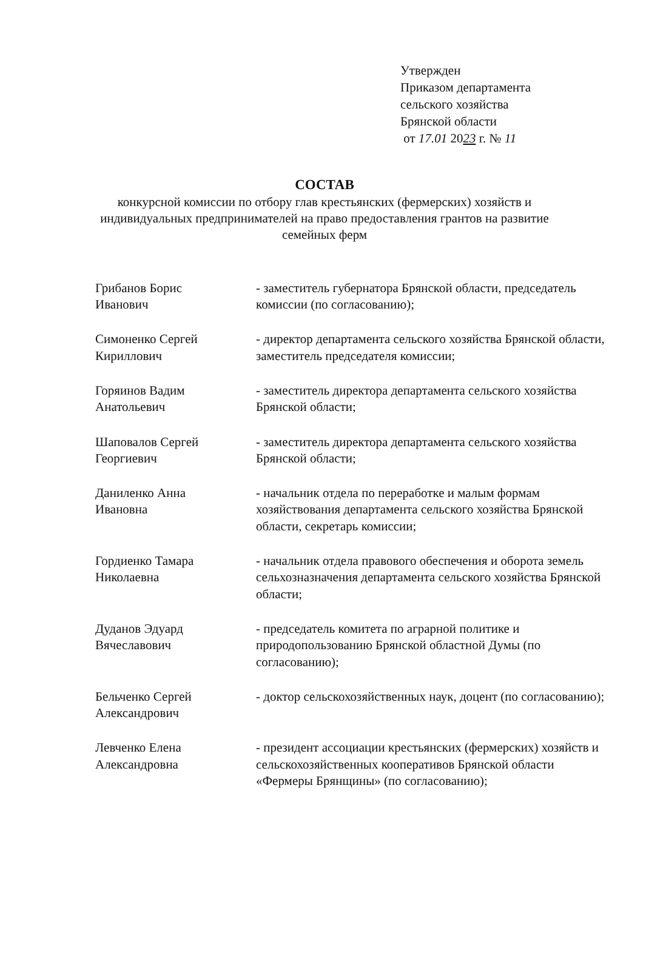Утвержден
Приказом департамента
сельского хозяйства
Брянской области
от 17.01 2023 г. № 11
СОСТАВ
конкурсной комиссии по отбору глав крестьянских (фермерских) хозяйств и индивидуальных предпринимателей на право предоставления грантов на развитие семейных ферм
Грибанов Борис
Иванович
- заместитель губернатора Брянской области, председатель комиссии (по согласованию);
Симоненко Сергей
Кириллович
- директор департамента сельского хозяйства Брянской области, заместитель председателя комиссии;
Горяинов Вадим
Анатольевич
- заместитель директора департамента сельского хозяйства Брянской области;
Шаповалов Сергей
Георгиевич
- заместитель директора департамента сельского хозяйства Брянской области;
Даниленко Анна
Ивановна
- начальник отдела по переработке и малым формам хозяйствования департамента сельского хозяйства Брянской области, секретарь комиссии;
Гордиенко Тамара
Николаевна
- начальник отдела правового обеспечения и оборота земель сельхозназначения департамента сельского хозяйства Брянской области;
Дуданов Эдуард
Вячеславович
- председатель комитета по аграрной политике и природопользованию Брянской областной Думы (по согласованию);
Бельченко Сергей
Александрович
- доктор сельскохозяйственных наук, доцент (по согласованию);
Левченко Елена
Александровна
- президент ассоциации крестьянских (фермерских) хозяйств и сельскохозяйственных кооперативов Брянской области «Фермеры Брянщины» (по согласованию);